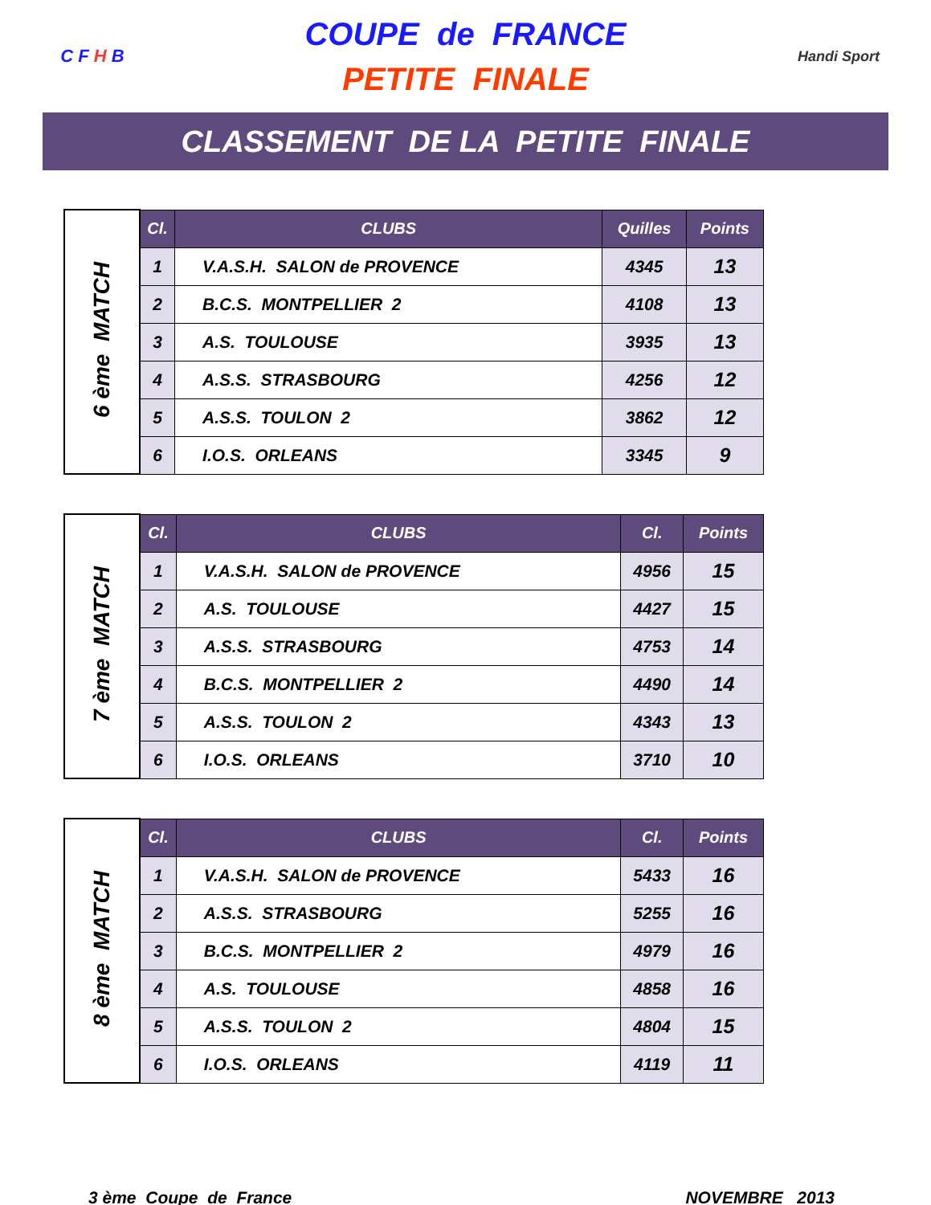C F H B
COUPE de FRANCE
PETITE FINALE
Handi Sport
CLASSEMENT DE LA PETITE FINALE
| 6 ème MATCH | Cl. | CLUBS | Quilles | Points |
| | 1 | V.A.S.H. SALON de PROVENCE | 4345 | 13 |
| | 2 | B.C.S. MONTPELLIER 2 | 4108 | 13 |
| | 3 | A.S. TOULOUSE | 3935 | 13 |
| | 4 | A.S.S. STRASBOURG | 4256 | 12 |
| | 5 | A.S.S. TOULON 2 | 3862 | 12 |
| | 6 | I.O.S. ORLEANS | 3345 | 9 |
| 7 ème MATCH | Cl. | CLUBS | Cl. | Points |
| | 1 | V.A.S.H. SALON de PROVENCE | 4956 | 15 |
| | 2 | A.S. TOULOUSE | 4427 | 15 |
| | 3 | A.S.S. STRASBOURG | 4753 | 14 |
| | 4 | B.C.S. MONTPELLIER 2 | 4490 | 14 |
| | 5 | A.S.S. TOULON 2 | 4343 | 13 |
| | 6 | I.O.S. ORLEANS | 3710 | 10 |
| 8 ème MATCH | Cl. | CLUBS | Cl. | Points |
| | 1 | V.A.S.H. SALON de PROVENCE | 5433 | 16 |
| | 2 | A.S.S. STRASBOURG | 5255 | 16 |
| | 3 | B.C.S. MONTPELLIER 2 | 4979 | 16 |
| | 4 | A.S. TOULOUSE | 4858 | 16 |
| | 5 | A.S.S. TOULON 2 | 4804 | 15 |
| | 6 | I.O.S. ORLEANS | 4119 | 11 |
3 ème Coupe de France NOVEMBRE 2013